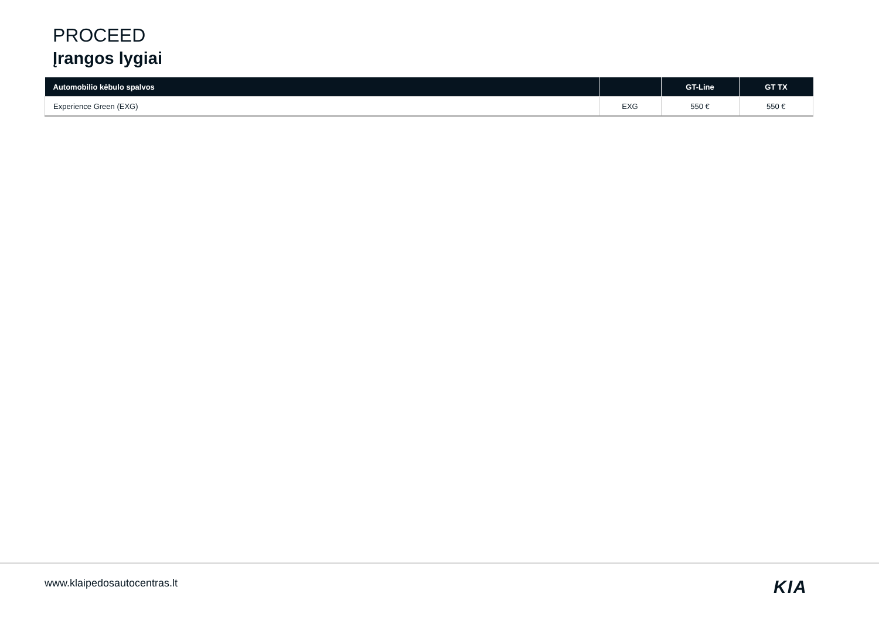PROCEED
Įrangos lygiai
| Automobilio kėbulo spalvos | | GT-Line | GT TX |
| --- | --- | --- | --- |
| Experience Green (EXG) | EXG | 550 € | 550 € |
www.klaipedosautocentras.lt KIA